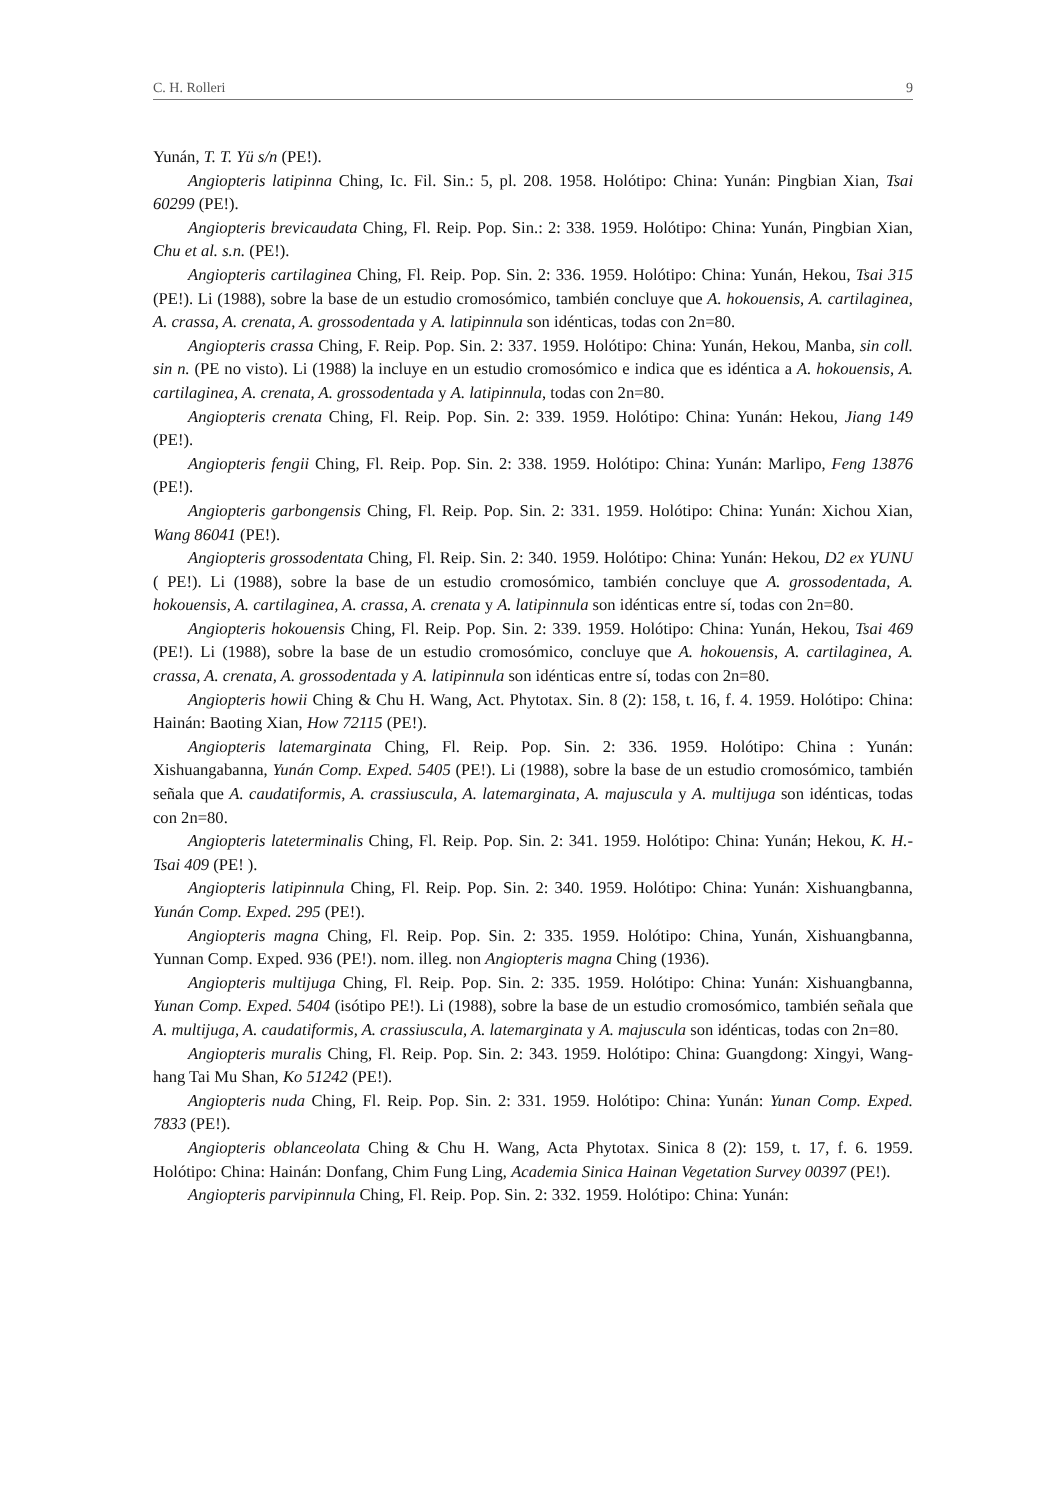C. H. Rolleri 9
Yunán, T. T. Yü s/n (PE!).
Angiopteris latipinna Ching, Ic. Fil. Sin.: 5, pl. 208. 1958. Holótipo: China: Yunán: Pingbian Xian, Tsai 60299 (PE!).
Angiopteris brevicaudata Ching, Fl. Reip. Pop. Sin.: 2: 338. 1959. Holótipo: China: Yunán, Pingbian Xian, Chu et al. s.n. (PE!).
Angiopteris cartilaginea Ching, Fl. Reip. Pop. Sin. 2: 336. 1959. Holótipo: China: Yunán, Hekou, Tsai 315 (PE!). Li (1988), sobre la base de un estudio cromosómico, también concluye que A. hokouensis, A. cartilaginea, A. crassa, A. crenata, A. grossodentada y A. latipinnula son idénticas, todas con 2n=80.
Angiopteris crassa Ching, F. Reip. Pop. Sin. 2: 337. 1959. Holótipo: China: Yunán, Hekou, Manba, sin coll. sin n. (PE no visto). Li (1988) la incluye en un estudio cromosómico e indica que es idéntica a A. hokouensis, A. cartilaginea, A. crenata, A. grossodentada y A. latipinnula, todas con 2n=80.
Angiopteris crenata Ching, Fl. Reip. Pop. Sin. 2: 339. 1959. Holótipo: China: Yunán: Hekou, Jiang 149 (PE!).
Angiopteris fengii Ching, Fl. Reip. Pop. Sin. 2: 338. 1959. Holótipo: China: Yunán: Marlipo, Feng 13876 (PE!).
Angiopteris garbongensis Ching, Fl. Reip. Pop. Sin. 2: 331. 1959. Holótipo: China: Yunán: Xichou Xian, Wang 86041 (PE!).
Angiopteris grossodentata Ching, Fl. Reip. Sin. 2: 340. 1959. Holótipo: China: Yunán: Hekou, D2 ex YUNU ( PE!). Li (1988), sobre la base de un estudio cromosómico, también concluye que A. grossodentada, A. hokouensis, A. cartilaginea, A. crassa, A. crenata y A. latipinnula son idénticas entre sí, todas con 2n=80.
Angiopteris hokouensis Ching, Fl. Reip. Pop. Sin. 2: 339. 1959. Holótipo: China: Yunán, Hekou, Tsai 469 (PE!). Li (1988), sobre la base de un estudio cromosómico, concluye que A. hokouensis, A. cartilaginea, A. crassa, A. crenata, A. grossodentada y A. latipinnula son idénticas entre sí, todas con 2n=80.
Angiopteris howii Ching & Chu H. Wang, Act. Phytotax. Sin. 8 (2): 158, t. 16, f. 4. 1959. Holótipo: China: Hainán: Baoting Xian, How 72115 (PE!).
Angiopteris latemarginata Ching, Fl. Reip. Pop. Sin. 2: 336. 1959. Holótipo: China : Yunán: Xishuangabanna, Yunán Comp. Exped. 5405 (PE!). Li (1988), sobre la base de un estudio cromosómico, también señala que A. caudatiformis, A. crassiuscula, A. latemarginata, A. majuscula y A. multijuga son idénticas, todas con 2n=80.
Angiopteris lateterminalis Ching, Fl. Reip. Pop. Sin. 2: 341. 1959. Holótipo: China: Yunán; Hekou, K. H.- Tsai 409 (PE! ).
Angiopteris latipinnula Ching, Fl. Reip. Pop. Sin. 2: 340. 1959. Holótipo: China: Yunán: Xishuangbanna, Yunán Comp. Exped. 295 (PE!).
Angiopteris magna Ching, Fl. Reip. Pop. Sin. 2: 335. 1959. Holótipo: China, Yunán, Xishuangbanna, Yunnan Comp. Exped. 936 (PE!). nom. illeg. non Angiopteris magna Ching (1936).
Angiopteris multijuga Ching, Fl. Reip. Pop. Sin. 2: 335. 1959. Holótipo: China: Yunán: Xishuangbanna, Yunan Comp. Exped. 5404 (isótipo PE!). Li (1988), sobre la base de un estudio cromosómico, también señala que A. multijuga, A. caudatiformis, A. crassiuscula, A. latemarginata y A. majuscula son idénticas, todas con 2n=80.
Angiopteris muralis Ching, Fl. Reip. Pop. Sin. 2: 343. 1959. Holótipo: China: Guangdong: Xingyi, Wang-hang Tai Mu Shan, Ko 51242 (PE!).
Angiopteris nuda Ching, Fl. Reip. Pop. Sin. 2: 331. 1959. Holótipo: China: Yunán: Yunan Comp. Exped. 7833 (PE!).
Angiopteris oblanceolata Ching & Chu H. Wang, Acta Phytotax. Sinica 8 (2): 159, t. 17, f. 6. 1959. Holótipo: China: Hainán: Donfang, Chim Fung Ling, Academia Sinica Hainan Vegetation Survey 00397 (PE!).
Angiopteris parvipinnula Ching, Fl. Reip. Pop. Sin. 2: 332. 1959. Holótipo: China: Yunán: